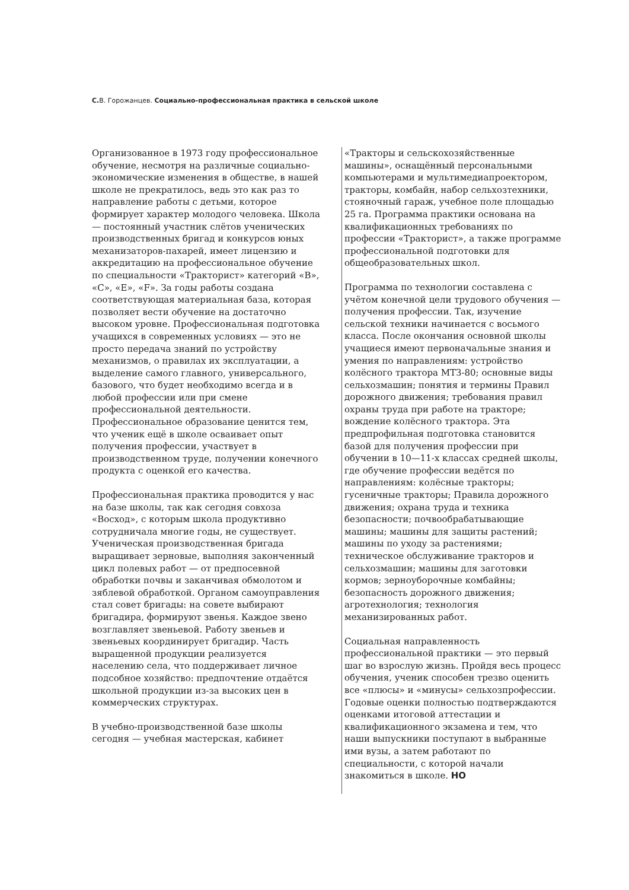С. В. Горожанцев. Социально-профессиональная практика в сельской школе
Организованное в 1973 году профессиональное обучение, несмотря на различные социально-экономические изменения в обществе, в нашей школе не прекратилось, ведь это как раз то направление работы с детьми, которое формирует характер молодого человека. Школа — постоянный участник слётов ученических производственных бригад и конкурсов юных механизаторов-пахарей, имеет лицензию и аккредитацию на профессиональное обучение по специальности «Тракторист» категорий «B», «C», «E», «F». За годы работы создана соответствующая материальная база, которая позволяет вести обучение на достаточно высоком уровне. Профессиональная подготовка учащихся в современных условиях — это не просто передача знаний по устройству механизмов, о правилах их эксплуатации, а выделение самого главного, универсального, базового, что будет необходимо всегда и в любой профессии или при смене профессиональной деятельности. Профессиональное образование ценится тем, что ученик ещё в школе осваивает опыт получения профессии, участвует в производственном труде, получении конечного продукта с оценкой его качества.
Профессиональная практика проводится у нас на базе школы, так как сегодня совхоза «Восход», с которым школа продуктивно сотрудничала многие годы, не существует. Ученическая производственная бригада выращивает зерновые, выполняя законченный цикл полевых работ — от предпосевной обработки почвы и заканчивая обмолотом и зяблевой обработкой. Органом самоуправления стал совет бригады: на совете выбирают бригадира, формируют звенья. Каждое звено возглавляет звеньевой. Работу звеньев и звеньевых координирует бригадир. Часть выращенной продукции реализуется населению села, что поддерживает личное подсобное хозяйство: предпочтение отдаётся школьной продукции из-за высоких цен в коммерческих структурах.
В учебно-производственной базе школы сегодня — учебная мастерская, кабинет
«Тракторы и сельскохозяйственные машины», оснащённый персональными компьютерами и мультимедиапроектором, тракторы, комбайн, набор сельхозтехники, стояночный гараж, учебное поле площадью 25 га. Программа практики основана на квалификационных требованиях по профессии «Тракторист», а также программе профессиональной подготовки для общеобразовательных школ.
Программа по технологии составлена с учётом конечной цели трудового обучения — получения профессии. Так, изучение сельской техники начинается с восьмого класса. После окончания основной школы учащиеся имеют первоначальные знания и умения по направлениям: устройство колёсного трактора МТЗ-80; основные виды сельхозмашин; понятия и термины Правил дорожного движения; требования правил охраны труда при работе на тракторе; вождение колёсного трактора. Эта предпрофильная подготовка становится базой для получения профессии при обучении в 10—11-х классах средней школы, где обучение профессии ведётся по направлениям: колёсные тракторы; гусеничные тракторы; Правила дорожного движения; охрана труда и техника безопасности; почвообрабатывающие машины; машины для защиты растений; машины по уходу за растениями; техническое обслуживание тракторов и сельхозмашин; машины для заготовки кормов; зерноуборочные комбайны; безопасность дорожного движения; агротехнология; технология механизированных работ.
Социальная направленность профессиональной практики — это первый шаг во взрослую жизнь. Пройдя весь процесс обучения, ученик способен трезво оценить все «плюсы» и «минусы» сельхозпрофессии. Годовые оценки полностью подтверждаются оценками итоговой аттестации и квалификационного экзамена и тем, что наши выпускники поступают в выбранные ими вузы, а затем работают по специальности, с которой начали знакомиться в школе. НО